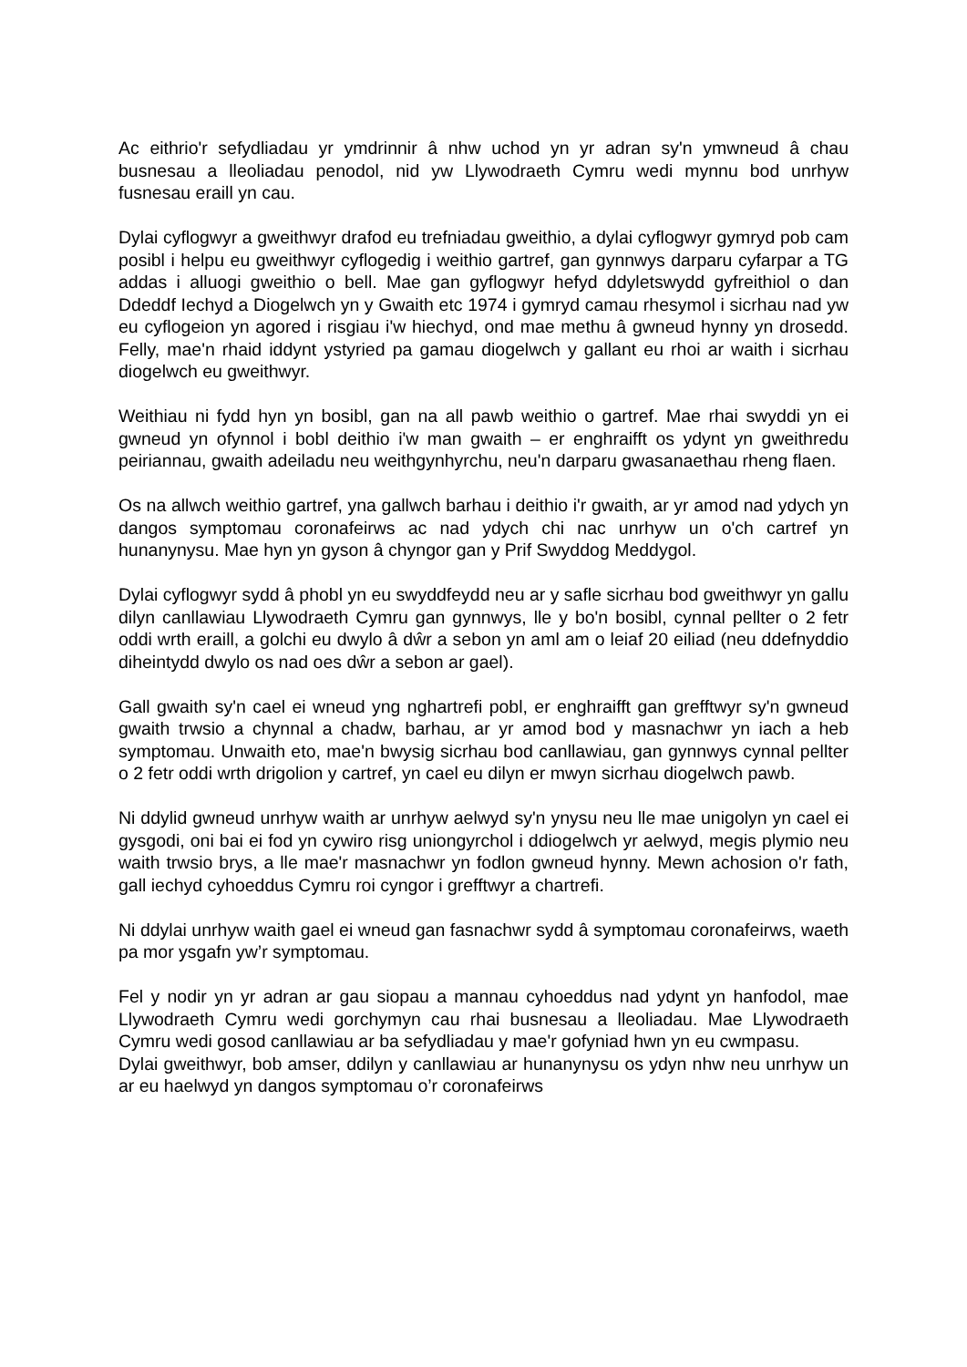Ac eithrio'r sefydliadau yr ymdrinnir â nhw uchod yn yr adran sy'n ymwneud â chau busnesau a lleoliadau penodol, nid yw Llywodraeth Cymru wedi mynnu bod unrhyw fusnesau eraill yn cau.
Dylai cyflogwyr a gweithwyr drafod eu trefniadau gweithio, a dylai cyflogwyr gymryd pob cam posibl i helpu eu gweithwyr cyflogedig i weithio gartref, gan gynnwys darparu cyfarpar a TG addas i alluogi gweithio o bell. Mae gan gyflogwyr hefyd ddyletswydd gyfreithiol o dan Ddeddf Iechyd a Diogelwch yn y Gwaith etc 1974 i gymryd camau rhesymol i sicrhau nad yw eu cyflogeion yn agored i risgiau i'w hiechyd, ond mae methu â gwneud hynny yn drosedd. Felly, mae'n rhaid iddynt ystyried pa gamau diogelwch y gallant eu rhoi ar waith i sicrhau diogelwch eu gweithwyr.
Weithiau ni fydd hyn yn bosibl, gan na all pawb weithio o gartref. Mae rhai swyddi yn ei gwneud yn ofynnol i bobl deithio i'w man gwaith – er enghraifft os ydynt yn gweithredu peiriannau, gwaith adeiladu neu weithgynhyrchu, neu'n darparu gwasanaethau rheng flaen.
Os na allwch weithio gartref, yna gallwch barhau i deithio i'r gwaith, ar yr amod nad ydych yn dangos symptomau coronafeirws ac nad ydych chi nac unrhyw un o'ch cartref yn hunanynysu. Mae hyn yn gyson â chyngor gan y Prif Swyddog Meddygol.
Dylai cyflogwyr sydd â phobl yn eu swyddfeydd neu ar y safle sicrhau bod gweithwyr yn gallu dilyn canllawiau Llywodraeth Cymru gan gynnwys, lle y bo'n bosibl, cynnal pellter o 2 fetr oddi wrth eraill, a golchi eu dwylo â dŵr a sebon yn aml am o leiaf 20 eiliad (neu ddefnyddio diheintydd dwylo os nad oes dŵr a sebon ar gael).
Gall gwaith sy'n cael ei wneud yng nghartrefi pobl, er enghraifft gan grefftwyr sy'n gwneud gwaith trwsio a chynnal a chadw, barhau, ar yr amod bod y masnachwr yn iach a heb symptomau. Unwaith eto, mae'n bwysig sicrhau bod canllawiau, gan gynnwys cynnal pellter o 2 fetr oddi wrth drigolion y cartref, yn cael eu dilyn er mwyn sicrhau diogelwch pawb.
Ni ddylid gwneud unrhyw waith ar unrhyw aelwyd sy'n ynysu neu lle mae unigolyn yn cael ei gysgodi, oni bai ei fod yn cywiro risg uniongyrchol i ddiogelwch yr aelwyd, megis plymio neu waith trwsio brys, a lle mae'r masnachwr yn fodlon gwneud hynny. Mewn achosion o'r fath, gall iechyd cyhoeddus Cymru roi cyngor i grefftwyr a chartrefi.
Ni ddylai unrhyw waith gael ei wneud gan fasnachwr sydd â symptomau coronafeirws, waeth pa mor ysgafn yw’r symptomau.
Fel y nodir yn yr adran ar gau siopau a mannau cyhoeddus nad ydynt yn hanfodol, mae Llywodraeth Cymru wedi gorchymyn cau rhai busnesau a lleoliadau. Mae Llywodraeth Cymru wedi gosod canllawiau ar ba sefydliadau y mae'r gofyniad hwn yn eu cwmpasu.
Dylai gweithwyr, bob amser, ddilyn y canllawiau ar hunanynysu os ydyn nhw neu unrhyw un ar eu haelwyd yn dangos symptomau o’r coronafeirws